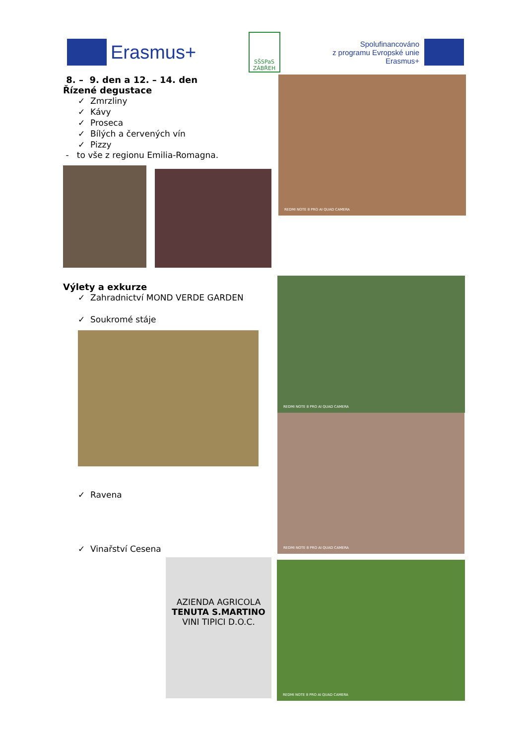Erasmus+
SŠSPaS ZÁBŘEH
Spolufinancováno
z programu Evropské unie
Erasmus+
8. – 9. den a 12. – 14. den
Řízené degustace
✓ Zmrzliny
✓ Kávy
✓ Proseca
✓ Bílých a červených vín
✓ Pizzy
- to vše z regionu Emilia-Romagna.
REDMI NOTE 8 PRO AI QUAD CAMERA
Výlety a exkurze
✓ Zahradnictví MOND VERDE GARDEN
✓ Soukromé stáje
✓ Ravena
✓ Vinařství Cesena
REDMI NOTE 8 PRO AI QUAD CAMERA
REDMI NOTE 8 PRO AI QUAD CAMERA
AZIENDA AGRICOLA
TENUTA S.MARTINO
VINI TIPICI D.O.C.
REDMI NOTE 8 PRO AI QUAD CAMERA